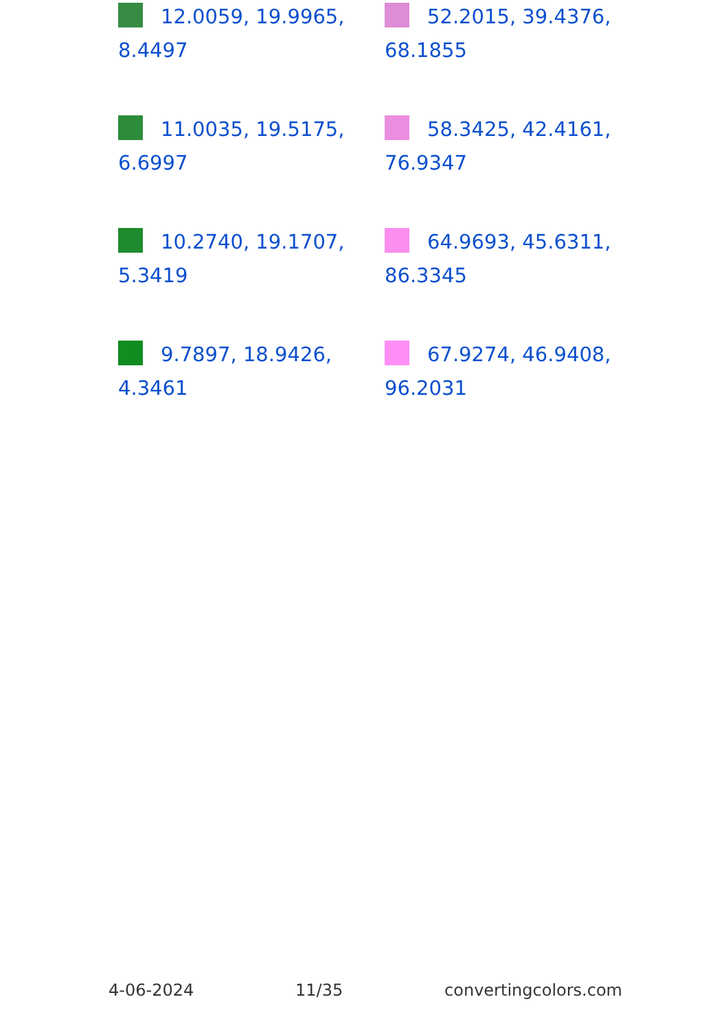12.0059, 19.9965, 8.4497
52.2015, 39.4376, 68.1855
11.0035, 19.5175, 6.6997
58.3425, 42.4161, 76.9347
10.2740, 19.1707, 5.3419
64.9693, 45.6311, 86.3345
9.7897, 18.9426, 4.3461
67.9274, 46.9408, 96.2031
4-06-2024 11/35 convertingcolors.com